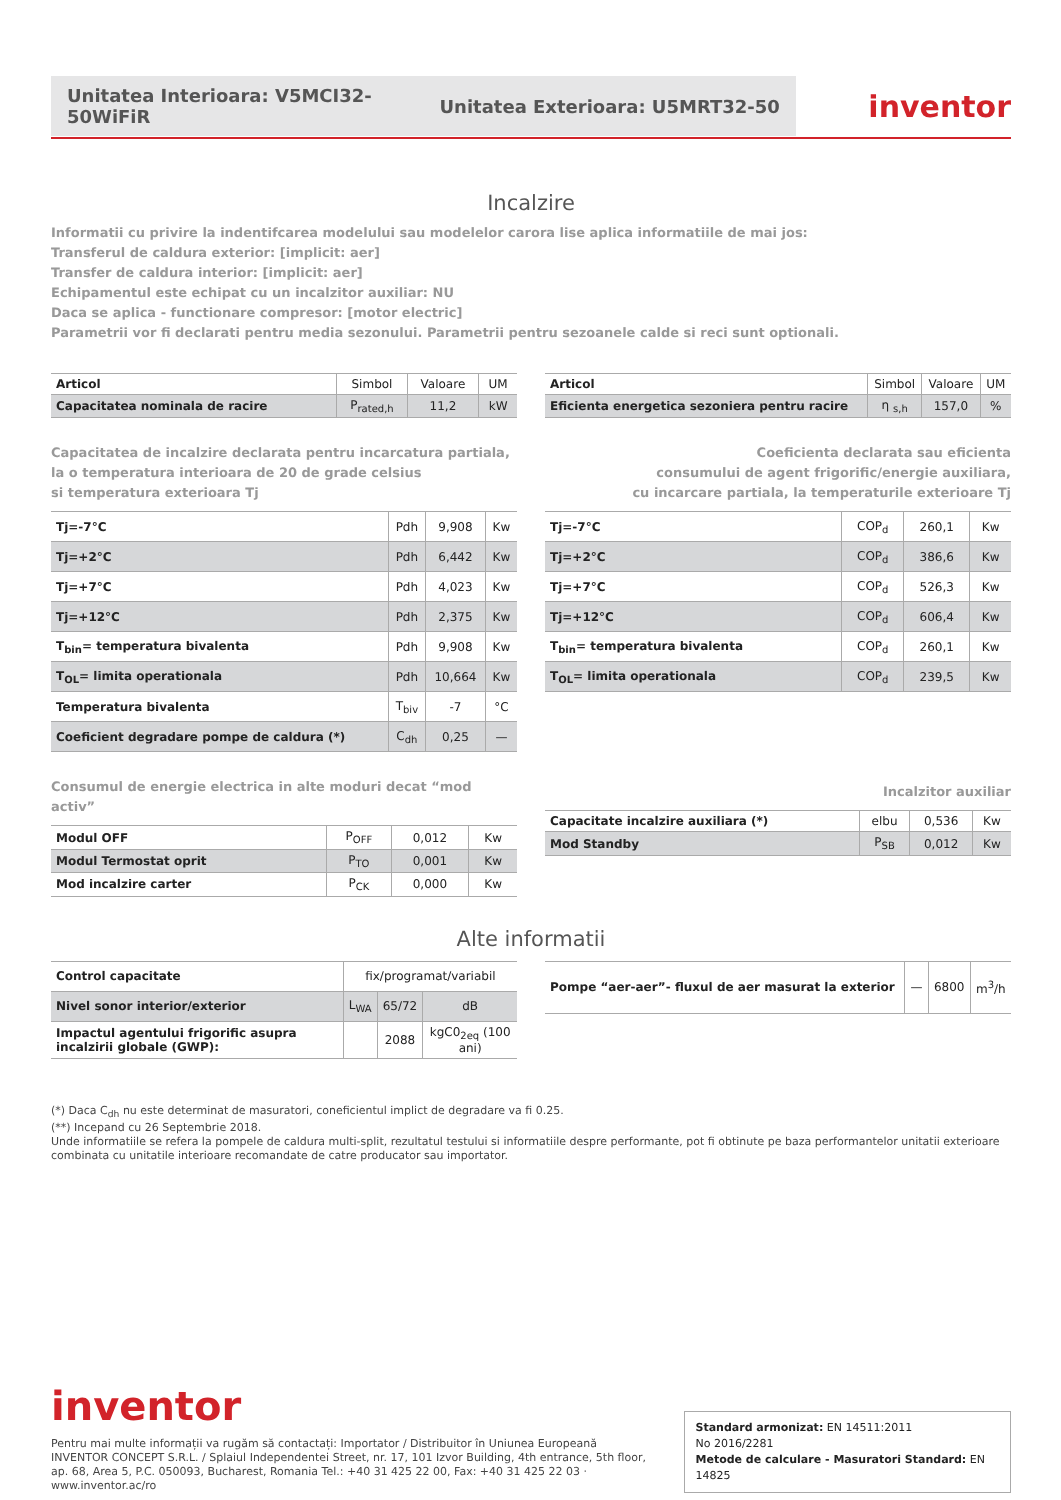Unitatea Interioara: V5MCI32-50WiFiR
Unitatea Exterioara: U5MRT32-50
inventor
Incalzire
Informatii cu privire la indentifcarea modelului sau modelelor carora lise aplica informatiile de mai jos:
Transferul de caldura exterior: [implicit: aer]
Transfer de caldura interior: [implicit: aer]
Echipamentul este echipat cu un incalzitor auxiliar: NU
Daca se aplica - functionare compresor: [motor electric]
Parametrii vor fi declarati pentru media sezonului. Parametrii pentru sezoanele calde si reci sunt optionali.
| Articol | Simbol | Valoare | UM |
| --- | --- | --- | --- |
| Capacitatea nominala de racire | P<sub>rated,h</sub> | 11,2 | kW |
Capacitatea de incalzire declarata pentru incarcatura partiala,
la o temperatura interioara de 20 de grade celsius
si temperatura exterioara Tj
| Tj=-7°C | Pdh | 9,908 | Kw |
| Tj=+2°C | Pdh | 6,442 | Kw |
| Tj=+7°C | Pdh | 4,023 | Kw |
| Tj=+12°C | Pdh | 2,375 | Kw |
| T<sub>bin</sub>= temperatura bivalenta | Pdh | 9,908 | Kw |
| T<sub>OL</sub>= limita operationala | Pdh | 10,664 | Kw |
| Temperatura bivalenta | T<sub>biv</sub> | -7 | °C |
| Coeficient degradare pompe de caldura (*) | C<sub>dh</sub> | 0,25 | — |
Consumul de energie electrica in alte moduri decat “mod activ”
| Modul OFF | P<sub>OFF</sub> | 0,012 | Kw |
| Modul Termostat oprit | P<sub>TO</sub> | 0,001 | Kw |
| Mod incalzire carter | P<sub>CK</sub> | 0,000 | Kw |
| Articol | Simbol | Valoare | UM |
| --- | --- | --- | --- |
| Eficienta energetica sezoniera pentru racire | η <sub>s,h</sub> | 157,0 | % |
Coeficienta declarata sau eficienta
consumului de agent frigorific/energie auxiliara,
cu incarcare partiala, la temperaturile exterioare Tj
| Tj=-7°C | COP<sub>d</sub> | 260,1 | Kw |
| Tj=+2°C | COP<sub>d</sub> | 386,6 | Kw |
| Tj=+7°C | COP<sub>d</sub> | 526,3 | Kw |
| Tj=+12°C | COP<sub>d</sub> | 606,4 | Kw |
| T<sub>bin</sub>= temperatura bivalenta | COP<sub>d</sub> | 260,1 | Kw |
| T<sub>OL</sub>= limita operationala | COP<sub>d</sub> | 239,5 | Kw |
Incalzitor auxiliar
| Capacitate incalzire auxiliara (*) | elbu | 0,536 | Kw |
| Mod Standby | P<sub>SB</sub> | 0,012 | Kw |
Alte informatii
| Control capacitate | fix/programat/variabil | | |
| Nivel sonor interior/exterior | L<sub>WA</sub> | 65/72 | dB |
| Impactul agentului frigorific asupra incalzirii globale (GWP): | | 2088 | kgC0<sub>2eq</sub> (100 ani) |
| Pompe “aer-aer”- fluxul de aer masurat la exterior | — | 6800 | m<sup>3</sup>/h |
(*) Daca C<sub>dh</sub> nu este determinat de masuratori, coneficientul implict de degradare va fi 0.25.
(**) Incepand cu 26 Septembrie 2018.
Unde informatiile se refera la pompele de caldura multi-split, rezultatul testului si informatiile despre performante, pot fi obtinute pe baza performantelor unitatii exterioare combinata cu unitatile interioare recomandate de catre producator sau importator.
inventor
Pentru mai multe informații va rugăm să contactați: Importator / Distribuitor în Uniunea Europeană
INVENTOR CONCEPT S.R.L. / Splaiul Independentei Street, nr. 17, 101 Izvor Building, 4th entrance, 5th floor,
ap. 68, Area 5, P.C. 050093, Bucharest, Romania Tel.: +40 31 425 22 00, Fax: +40 31 425 22 03 · www.inventor.ac/ro
Standard armonizat: EN 14511:2011
No 2016/2281
Metode de calculare - Masuratori Standard: EN 14825